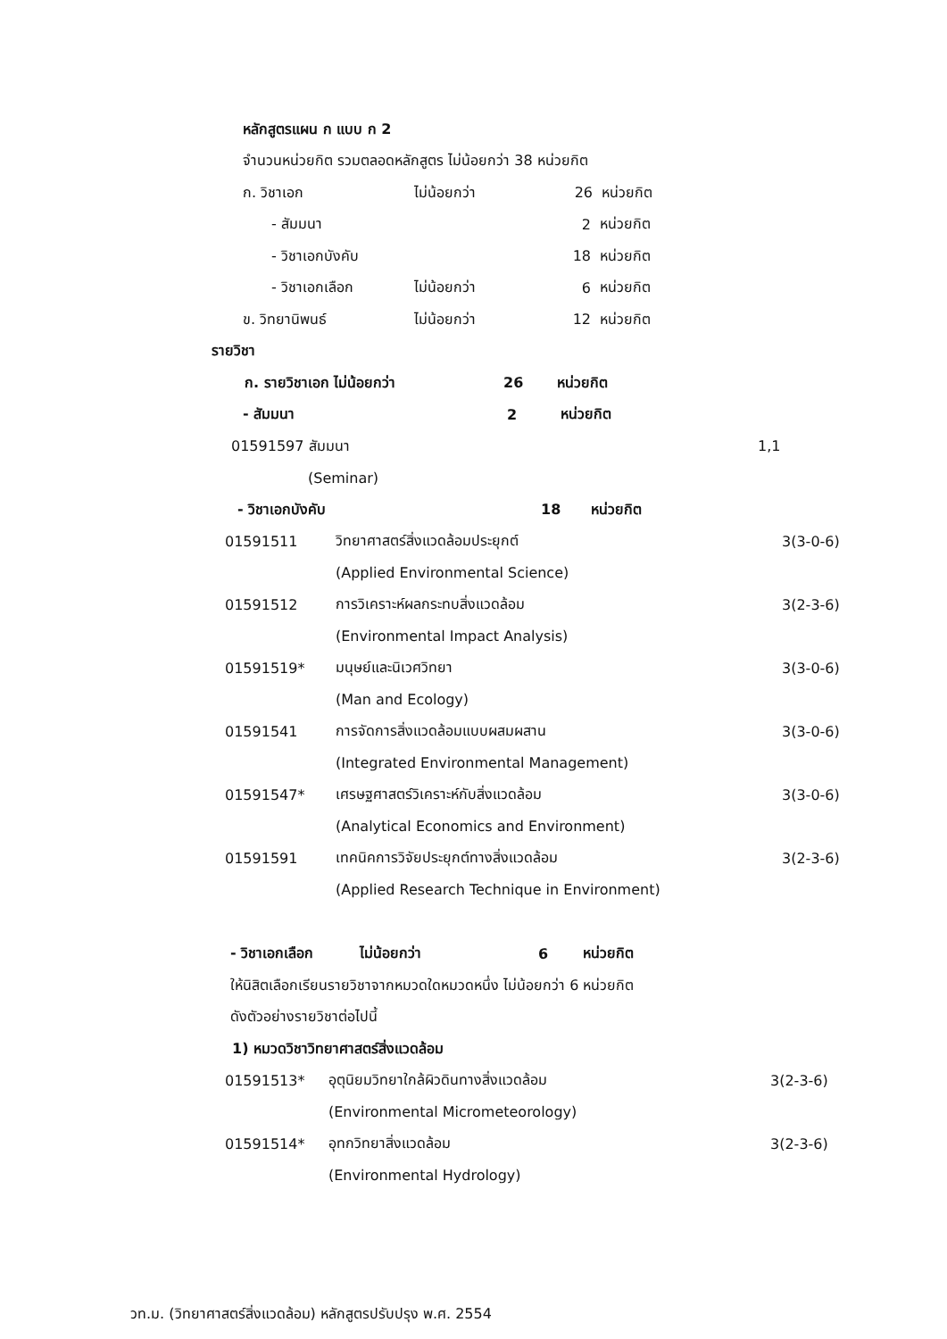หลักสูตรแผน ก แบบ ก 2
จำนวนหน่วยกิต รวมตลอดหลักสูตร ไม่น้อยกว่า 38 หน่วยกิต
ก. วิชาเอก ไม่น้อยกว่า 26 หน่วยกิต
- สัมมนา 2 หน่วยกิต
- วิชาเอกบังคับ 18 หน่วยกิต
- วิชาเอกเลือก ไม่น้อยกว่า 6 หน่วยกิต
ข. วิทยานิพนธ์ ไม่น้อยกว่า 12 หน่วยกิต
รายวิชา
ก. รายวิชาเอก ไม่น้อยกว่า 26 หน่วยกิต
- สัมมนา 2 หน่วยกิต
01591597 สัมมนา 1,1
(Seminar)
- วิชาเอกบังคับ 18 หน่วยกิต
01591511 วิทยาศาสตร์สิ่งแวดล้อมประยุกต์ 3(3-0-6)
(Applied Environmental Science)
01591512 การวิเคราะห์ผลกระทบสิ่งแวดล้อม 3(2-3-6)
(Environmental Impact Analysis)
01591519* มนุษย์และนิเวศวิทยา 3(3-0-6)
(Man and Ecology)
01591541 การจัดการสิ่งแวดล้อมแบบผสมผสาน 3(3-0-6)
(Integrated Environmental Management)
01591547* เศรษฐศาสตร์วิเคราะห์กับสิ่งแวดล้อม 3(3-0-6)
(Analytical Economics and Environment)
01591591 เทคนิคการวิจัยประยุกต์ทางสิ่งแวดล้อม 3(2-3-6)
(Applied Research Technique in Environment)
- วิชาเอกเลือก ไม่น้อยกว่า 6 หน่วยกิต
ให้นิสิตเลือกเรียนรายวิชาจากหมวดใดหมวดหนึ่ง ไม่น้อยกว่า 6 หน่วยกิต
ดังตัวอย่างรายวิชาต่อไปนี้
1) หมวดวิชาวิทยาศาสตร์สิ่งแวดล้อม
01591513* อุตุนิยมวิทยาใกล้ผิวดินทางสิ่งแวดล้อม 3(2-3-6)
(Environmental Micrometeorology)
01591514* อุทกวิทยาสิ่งแวดล้อม 3(2-3-6)
(Environmental Hydrology)
วท.ม. (วิทยาศาสตร์สิ่งแวดล้อม) หลักสูตรปรับปรุง พ.ศ. 2554